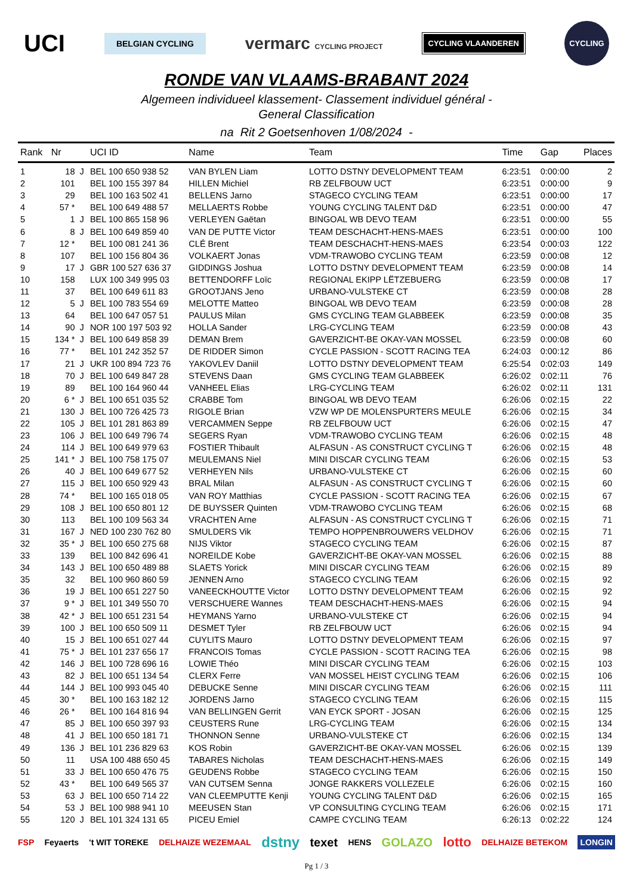UCI BELGIAN CYCLING vermarc CYCLING PROJECT CYCLING VLAANDEREN CYCLING
RONDE VAN VLAAMS-BRABANT 2024
Algemeen individueel klassement- Classement individuel général -
General Classification
na Rit 2 Goetsenhoven 1/08/2024 -
| Rank | Nr | | UCI ID | Name | Team | Time | Gap | Places |
| --- | --- | --- | --- | --- | --- | --- | --- | --- |
| 1 | 18 | J | BEL 100 650 938 52 | VAN BYLEN Liam | LOTTO DSTNY DEVELOPMENT TEAM | 6:23:51 | 0:00:00 | 2 |
| 2 | 101 | | BEL 100 155 397 84 | HILLEN Michiel | RB ZELFBOUW UCT | 6:23:51 | 0:00:00 | 9 |
| 3 | 29 | | BEL 100 163 502 41 | BELLENS Jarno | STAGECO CYCLING TEAM | 6:23:51 | 0:00:00 | 17 |
| 4 | 57 * | | BEL 100 649 488 57 | MELLAERTS Robbe | YOUNG CYCLING TALENT D&D | 6:23:51 | 0:00:00 | 47 |
| 5 | 1 | J | BEL 100 865 158 96 | VERLEYEN Gaëtan | BINGOAL WB DEVO TEAM | 6:23:51 | 0:00:00 | 55 |
| 6 | 8 | J | BEL 100 649 859 40 | VAN DE PUTTE Victor | TEAM DESCHACHT-HENS-MAES | 6:23:51 | 0:00:00 | 100 |
| 7 | 12 * | | BEL 100 081 241 36 | CLÉ Brent | TEAM DESCHACHT-HENS-MAES | 6:23:54 | 0:00:03 | 122 |
| 8 | 107 | | BEL 100 156 804 36 | VOLKAERT Jonas | VDM-TRAWOBO CYCLING TEAM | 6:23:59 | 0:00:08 | 12 |
| 9 | 17 | J | GBR 100 527 636 37 | GIDDINGS Joshua | LOTTO DSTNY DEVELOPMENT TEAM | 6:23:59 | 0:00:08 | 14 |
| 10 | 158 | | LUX 100 349 995 03 | BETTENDORFF Loïc | REGIONAL EKIPP LËTZEBUERG | 6:23:59 | 0:00:08 | 17 |
| 11 | 37 | | BEL 100 649 611 83 | GROOTJANS Jeno | URBANO-VULSTEKE CT | 6:23:59 | 0:00:08 | 28 |
| 12 | 5 | J | BEL 100 783 554 69 | MELOTTE Matteo | BINGOAL WB DEVO TEAM | 6:23:59 | 0:00:08 | 28 |
| 13 | 64 | | BEL 100 647 057 51 | PAULUS Milan | GMS CYCLING TEAM GLABBEEK | 6:23:59 | 0:00:08 | 35 |
| 14 | 90 | J | NOR 100 197 503 92 | HOLLA Sander | LRG-CYCLING TEAM | 6:23:59 | 0:00:08 | 43 |
| 15 | 134 * | J | BEL 100 649 858 39 | DEMAN Brem | GAVERZICHT-BE OKAY-VAN MOSSEL | 6:23:59 | 0:00:08 | 60 |
| 16 | 77 * | | BEL 101 242 352 57 | DE RIDDER Simon | CYCLE PASSION - SCOTT RACING TEA | 6:24:03 | 0:00:12 | 86 |
| 17 | 21 | J | UKR 100 894 723 76 | YAKOVLEV Daniil | LOTTO DSTNY DEVELOPMENT TEAM | 6:25:54 | 0:02:03 | 149 |
| 18 | 70 | J | BEL 100 649 847 28 | STEVENS Daan | GMS CYCLING TEAM GLABBEEK | 6:26:02 | 0:02:11 | 76 |
| 19 | 89 | | BEL 100 164 960 44 | VANHEEL Elias | LRG-CYCLING TEAM | 6:26:02 | 0:02:11 | 131 |
| 20 | 6 * | J | BEL 100 651 035 52 | CRABBE Tom | BINGOAL WB DEVO TEAM | 6:26:06 | 0:02:15 | 22 |
| 21 | 130 | J | BEL 100 726 425 73 | RIGOLE Brian | VZW WP DE MOLENSPURTERS MEULE | 6:26:06 | 0:02:15 | 34 |
| 22 | 105 | J | BEL 101 281 863 89 | VERCAMMEN Seppe | RB ZELFBOUW UCT | 6:26:06 | 0:02:15 | 47 |
| 23 | 106 | J | BEL 100 649 796 74 | SEGERS Ryan | VDM-TRAWOBO CYCLING TEAM | 6:26:06 | 0:02:15 | 48 |
| 24 | 114 | J | BEL 100 649 979 63 | FOSTIER Thibault | ALFASUN - AS CONSTRUCT CYCLING T | 6:26:06 | 0:02:15 | 48 |
| 25 | 141 * | J | BEL 100 758 175 07 | MEULEMANS Niel | MINI DISCAR CYCLING TEAM | 6:26:06 | 0:02:15 | 53 |
| 26 | 40 | J | BEL 100 649 677 52 | VERHEYEN Nils | URBANO-VULSTEKE CT | 6:26:06 | 0:02:15 | 60 |
| 27 | 115 | J | BEL 100 650 929 43 | BRAL Milan | ALFASUN - AS CONSTRUCT CYCLING T | 6:26:06 | 0:02:15 | 60 |
| 28 | 74 * | | BEL 100 165 018 05 | VAN ROY Matthias | CYCLE PASSION - SCOTT RACING TEA | 6:26:06 | 0:02:15 | 67 |
| 29 | 108 | J | BEL 100 650 801 12 | DE BUYSSER Quinten | VDM-TRAWOBO CYCLING TEAM | 6:26:06 | 0:02:15 | 68 |
| 30 | 113 | | BEL 100 109 563 34 | VRACHTEN Arne | ALFASUN - AS CONSTRUCT CYCLING T | 6:26:06 | 0:02:15 | 71 |
| 31 | 167 | J | NED 100 230 762 80 | SMULDERS Vik | TEMPO HOPPENBROUWERS VELDHOV | 6:26:06 | 0:02:15 | 71 |
| 32 | 35 * | J | BEL 100 650 275 68 | NIJS Viktor | STAGECO CYCLING TEAM | 6:26:06 | 0:02:15 | 87 |
| 33 | 139 | | BEL 100 842 696 41 | NOREILDE Kobe | GAVERZICHT-BE OKAY-VAN MOSSEL | 6:26:06 | 0:02:15 | 88 |
| 34 | 143 | J | BEL 100 650 489 88 | SLAETS Yorick | MINI DISCAR CYCLING TEAM | 6:26:06 | 0:02:15 | 89 |
| 35 | 32 | | BEL 100 960 860 59 | JENNEN Arno | STAGECO CYCLING TEAM | 6:26:06 | 0:02:15 | 92 |
| 36 | 19 | J | BEL 100 651 227 50 | VANEECKHOUTTE Victor | LOTTO DSTNY DEVELOPMENT TEAM | 6:26:06 | 0:02:15 | 92 |
| 37 | 9 * | J | BEL 101 349 550 70 | VERSCHUERE Wannes | TEAM DESCHACHT-HENS-MAES | 6:26:06 | 0:02:15 | 94 |
| 38 | 42 * | J | BEL 100 651 231 54 | HEYMANS Yarno | URBANO-VULSTEKE CT | 6:26:06 | 0:02:15 | 94 |
| 39 | 100 | J | BEL 100 650 509 11 | DESMET Tyler | RB ZELFBOUW UCT | 6:26:06 | 0:02:15 | 94 |
| 40 | 15 | J | BEL 100 651 027 44 | CUYLITS Mauro | LOTTO DSTNY DEVELOPMENT TEAM | 6:26:06 | 0:02:15 | 97 |
| 41 | 75 * | J | BEL 101 237 656 17 | FRANCOIS Tomas | CYCLE PASSION - SCOTT RACING TEA | 6:26:06 | 0:02:15 | 98 |
| 42 | 146 | J | BEL 100 728 696 16 | LOWIE Théo | MINI DISCAR CYCLING TEAM | 6:26:06 | 0:02:15 | 103 |
| 43 | 82 | J | BEL 100 651 134 54 | CLERX Ferre | VAN MOSSEL HEIST CYCLING TEAM | 6:26:06 | 0:02:15 | 106 |
| 44 | 144 | J | BEL 100 993 045 40 | DEBUCKE Senne | MINI DISCAR CYCLING TEAM | 6:26:06 | 0:02:15 | 111 |
| 45 | 30 * | | BEL 100 163 182 12 | JORDENS Jarno | STAGECO CYCLING TEAM | 6:26:06 | 0:02:15 | 115 |
| 46 | 26 * | | BEL 100 164 816 94 | VAN BELLINGEN Gerrit | VAN EYCK SPORT - JOSAN | 6:26:06 | 0:02:15 | 125 |
| 47 | 85 | J | BEL 100 650 397 93 | CEUSTERS Rune | LRG-CYCLING TEAM | 6:26:06 | 0:02:15 | 134 |
| 48 | 41 | J | BEL 100 650 181 71 | THONNON Senne | URBANO-VULSTEKE CT | 6:26:06 | 0:02:15 | 134 |
| 49 | 136 | J | BEL 101 236 829 63 | KOS Robin | GAVERZICHT-BE OKAY-VAN MOSSEL | 6:26:06 | 0:02:15 | 139 |
| 50 | 11 | | USA 100 488 650 45 | TABARES Nicholas | TEAM DESCHACHT-HENS-MAES | 6:26:06 | 0:02:15 | 149 |
| 51 | 33 | J | BEL 100 650 476 75 | GEUDENS Robbe | STAGECO CYCLING TEAM | 6:26:06 | 0:02:15 | 150 |
| 52 | 43 * | | BEL 100 649 565 37 | VAN CUTSEM Senna | JONGE RAKKERS VOLLEZELE | 6:26:06 | 0:02:15 | 160 |
| 53 | 63 | J | BEL 100 650 714 22 | VAN CLEEMPUTTE Kenji | YOUNG CYCLING TALENT D&D | 6:26:06 | 0:02:15 | 165 |
| 54 | 53 | J | BEL 100 988 941 10 | MEEUSEN Stan | VP CONSULTING CYCLING TEAM | 6:26:06 | 0:02:15 | 171 |
| 55 | 120 | J | BEL 101 324 131 65 | PICEU Emiel | CAMPE CYCLING TEAM | 6:26:13 | 0:02:22 | 124 |
FSP Feyaerts 't WIT TOREKE DELHAIZE WEZEMAAL dstny texet HENS GOLAZO lotto DELHAIZE BETEKOM LONGIN
Pg 1 / 3